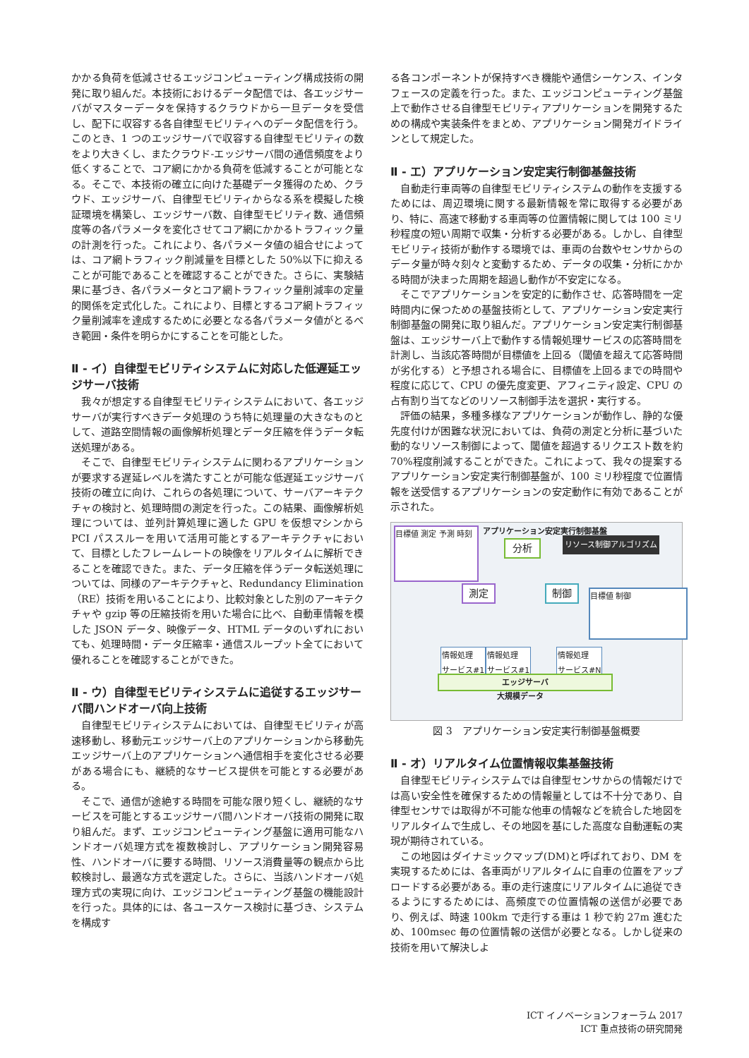かかる負荷を低減させるエッジコンピューティング構成技術の開発に取り組んだ。本技術におけるデータ配信では、各エッジサーバがマスターデータを保持するクラウドから一旦データを受信し、配下に収容する各自律型モビリティへのデータ配信を行う。このとき、1 つのエッジサーバで収容する自律型モビリティの数をより大きくし、またクラウド-エッジサーバ間の通信頻度をより低くすることで、コア網にかかる負荷を低減することが可能となる。そこで、本技術の確立に向けた基礎データ獲得のため、クラウド、エッジサーバ、自律型モビリティからなる系を模擬した検証環境を構築し、エッジサーバ数、自律型モビリティ数、通信頻度等の各パラメータを変化させてコア網にかかるトラフィック量の計測を行った。これにより、各パラメータ値の組合せによっては、コア網トラフィック削減量を目標とした 50%以下に抑えることが可能であることを確認することができた。さらに、実験結果に基づき、各パラメータとコア網トラフィック量削減率の定量的関係を定式化した。これにより、目標とするコア網トラフィック量削減率を達成するために必要となる各パラメータ値がとるべき範囲・条件を明らかにすることを可能とした。
Ⅱ - イ）自律型モビリティシステムに対応した低遅延エッジサーバ技術
我々が想定する自律型モビリティシステムにおいて、各エッジサーバが実行すべきデータ処理のうち特に処理量の大きなものとして、道路空間情報の画像解析処理とデータ圧縮を伴うデータ転送処理がある。
そこで、自律型モビリティシステムに関わるアプリケーションが要求する遅延レベルを満たすことが可能な低遅延エッジサーバ技術の確立に向け、これらの各処理について、サーバアーキテクチャの検討と、処理時間の測定を行った。この結果、画像解析処理については、並列計算処理に適した GPU を仮想マシンから PCI パススルーを用いて活用可能とするアーキテクチャにおいて、目標としたフレームレートの映像をリアルタイムに解析できることを確認できた。また、データ圧縮を伴うデータ転送処理については、同様のアーキテクチャと、Redundancy Elimination（RE）技術を用いることにより、比較対象とした別のアーキテクチャや gzip 等の圧縮技術を用いた場合に比べ、自動車情報を模した JSON データ、映像データ、HTML データのいずれにおいても、処理時間・データ圧縮率・通信スループット全てにおいて優れることを確認することができた。
Ⅱ - ウ）自律型モビリティシステムに追従するエッジサーバ間ハンドオーバ向上技術
自律型モビリティシステムにおいては、自律型モビリティが高速移動し、移動元エッジサーバ上のアプリケーションから移動先エッジサーバ上のアプリケーションへ通信相手を変化させる必要がある場合にも、継続的なサービス提供を可能とする必要がある。
そこで、通信が途絶する時間を可能な限り短くし、継続的なサービスを可能とするエッジサーバ間ハンドオーバ技術の開発に取り組んだ。まず、エッジコンピューティング基盤に適用可能なハンドオーバ処理方式を複数検討し、アプリケーション開発容易性、ハンドオーバに要する時間、リソース消費量等の観点から比較検討し、最適な方式を選定した。さらに、当該ハンドオーバ処理方式の実現に向け、エッジコンピューティング基盤の機能設計を行った。具体的には、各ユースケース検討に基づき、システムを構成す
る各コンポーネントが保持すべき機能や通信シーケンス、インタフェースの定義を行った。また、エッジコンピューティング基盤上で動作させる自律型モビリティアプリケーションを開発するための構成や実装条件をまとめ、アプリケーション開発ガイドラインとして規定した。
Ⅱ - エ）アプリケーション安定実行制御基盤技術
自動走行車両等の自律型モビリティシステムの動作を支援するためには、周辺環境に関する最新情報を常に取得する必要があり、特に、高速で移動する車両等の位置情報に関しては 100 ミリ秒程度の短い周期で収集・分析する必要がある。しかし、自律型モビリティ技術が動作する環境では、車両の台数やセンサからのデータ量が時々刻々と変動するため、データの収集・分析にかかる時間が決まった周期を超過し動作が不安定になる。
そこでアプリケーションを安定的に動作させ、応答時間を一定時間内に保つための基盤技術として、アプリケーション安定実行制御基盤の開発に取り組んだ。アプリケーション安定実行制御基盤は、エッジサーバ上で動作する情報処理サービスの応答時間を計測し、当該応答時間が目標値を上回る（閾値を超えて応答時間が劣化する）と予想される場合に、目標値を上回るまでの時間や程度に応じて、CPU の優先度変更、アフィニティ設定、CPU の占有割り当てなどのリソース制御手法を選択・実行する。
評価の結果，多種多様なアプリケーションが動作し、静的な優先度付けが困難な状況においては、負荷の測定と分析に基づいた動的なリソース制御によって、閾値を超過するリクエスト数を約 70%程度削減することができた。これによって、我々の提案するアプリケーション安定実行制御基盤が、100 ミリ秒程度で位置情報を送受信するアプリケーションの安定動作に有効であることが示された。
アプリケーション安定実行制御基盤
目標値 測定 予測 時刻
分析 リソース制御アルゴリズム
測定 制御 目標値 制御
情報処理
サービス#1
情報処理
サービス#1
情報処理
サービス#N
エッジサーバ
大規模データ
図 3　アプリケーション安定実行制御基盤概要
Ⅱ - オ）リアルタイム位置情報収集基盤技術
自律型モビリティシステムでは自律型センサからの情報だけでは高い安全性を確保するための情報量としては不十分であり、自律型センサでは取得が不可能な他車の情報などを統合した地図をリアルタイムで生成し、その地図を基にした高度な自動運転の実現が期待されている。
この地図はダイナミックマップ(DM)と呼ばれており、DM を実現するためには、各車両がリアルタイムに自車の位置をアップロードする必要がある。車の走行速度にリアルタイムに追従できるようにするためには、高頻度での位置情報の送信が必要であり、例えば、時速 100km で走行する車は 1 秒で約 27m 進むため、100msec 毎の位置情報の送信が必要となる。しかし従来の技術を用いて解決しよ
ICT イノベーションフォーラム 2017
ICT 重点技術の研究開発